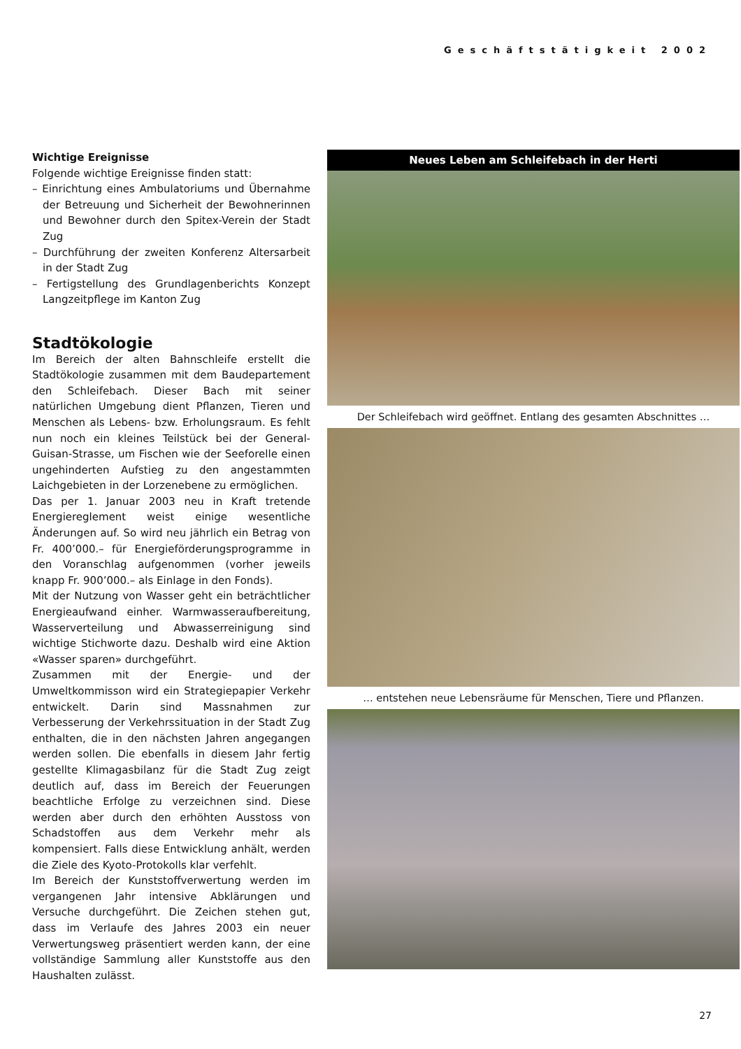Geschäftstätigkeit 2002
Wichtige Ereignisse
Folgende wichtige Ereignisse finden statt:
– Einrichtung eines Ambulatoriums und Übernahme der Betreuung und Sicherheit der Bewohnerinnen und Bewohner durch den Spitex-Verein der Stadt Zug
– Durchführung der zweiten Konferenz Altersarbeit in der Stadt Zug
– Fertigstellung des Grundlagenberichts Konzept Langzeitpflege im Kanton Zug
Stadtökologie
Im Bereich der alten Bahnschleife erstellt die Stadtökologie zusammen mit dem Baudepartement den Schleifebach. Dieser Bach mit seiner natürlichen Umgebung dient Pflanzen, Tieren und Menschen als Lebens- bzw. Erholungsraum. Es fehlt nun noch ein kleines Teilstück bei der General-Guisan-Strasse, um Fischen wie der Seeforelle einen ungehinderten Aufstieg zu den angestammten Laichgebieten in der Lorzenebene zu ermöglichen.
Das per 1. Januar 2003 neu in Kraft tretende Energiereglement weist einige wesentliche Änderungen auf. So wird neu jährlich ein Betrag von Fr. 400’000.– für Energieförderungsprogramme in den Voranschlag aufgenommen (vorher jeweils knapp Fr. 900’000.– als Einlage in den Fonds).
Mit der Nutzung von Wasser geht ein beträchtlicher Energieaufwand einher. Warmwasseraufbereitung, Wasserverteilung und Abwasserreinigung sind wichtige Stichworte dazu. Deshalb wird eine Aktion «Wasser sparen» durchgeführt.
Zusammen mit der Energie- und der Umweltkommisson wird ein Strategiepapier Verkehr entwickelt. Darin sind Massnahmen zur Verbesserung der Verkehrssituation in der Stadt Zug enthalten, die in den nächsten Jahren angegangen werden sollen. Die ebenfalls in diesem Jahr fertig gestellte Klimagasbilanz für die Stadt Zug zeigt deutlich auf, dass im Bereich der Feuerungen beachtliche Erfolge zu verzeichnen sind. Diese werden aber durch den erhöhten Ausstoss von Schadstoffen aus dem Verkehr mehr als kompensiert. Falls diese Entwicklung anhält, werden die Ziele des Kyoto-Protokolls klar verfehlt.
Im Bereich der Kunststoffverwertung werden im vergangenen Jahr intensive Abklärungen und Versuche durchgeführt. Die Zeichen stehen gut, dass im Verlaufe des Jahres 2003 ein neuer Verwertungsweg präsentiert werden kann, der eine vollständige Sammlung aller Kunststoffe aus den Haushalten zulässt.
Neues Leben am Schleifebach in der Herti
Der Schleifebach wird geöffnet. Entlang des gesamten Abschnittes …
… entstehen neue Lebensräume für Menschen, Tiere und Pflanzen.
27